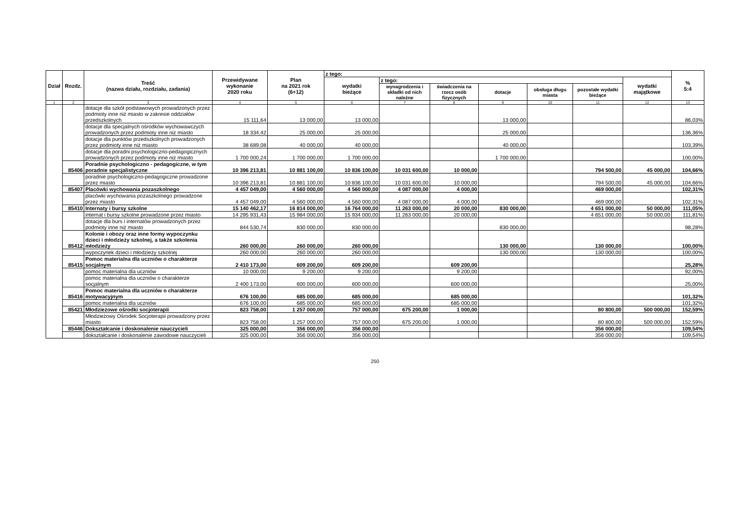| Dział | Rozdz. | Treść (nazwa działu, rozdziału, zadania) | Przewidywane wykonanie 2020 roku | Plan na 2021 rok (6+12) | z tego: | | | | | | | % 5:4 |
| --- | --- | --- | --- | --- | --- | --- | --- | --- | --- | --- | --- | --- |
| | | | | | wydatki bieżące | z tego: | | | | | wydatki majątkowe | |
| | | | | | | wynagrodzenia i składki od nich należne | świadczenia na rzecz osób fizycznych | dotacje | obsługa długu miasta | pozostałe wydatki bieżące | | |
| 1 | 2 | 3 | 4 | 5 | 6 | 7 | 8 | 9 | 10 | 11 | 12 | 13 |
| | | dotacje dla szkół podstawowych prowadzonych przez podmioty inne niż miasto w zakresie oddziałów przedszkolnych | 15 111,64 | 13 000,00 | 13 000,00 | | | 13 000,00 | | | | 86,03% |
| | | dotacje dla specjalnych ośrodków wychowawczych prowadzonych przez podmioty inne niż miasto | 18 334,42 | 25 000,00 | 25 000,00 | | | 25 000,00 | | | | 136,36% |
| | | dotacje dla punktów przedszkolnych prowadzonych przez podmioty inne niż miasto | 38 689,08 | 40 000,00 | 40 000,00 | | | 40 000,00 | | | | 103,39% |
| | | dotacje dla poradni psychologiczno-pedagogicznych prowadzonych przez podmioty inne niż miasto | 1 700 000,24 | 1 700 000,00 | 1 700 000,00 | | | 1 700 000,00 | | | | 100,00% |
| | 85406 | Poradnie psychologiczno - pedagogiczne, w tym poradnie specjalistyczne | 10 396 213,81 | 10 881 100,00 | 10 836 100,00 | 10 031 600,00 | 10 000,00 | | | 794 500,00 | 45 000,00 | 104,66% |
| | | poradnie psychologiczno-pedagogiczne prowadzone przez miasto | 10 396 213,81 | 10 881 100,00 | 10 836 100,00 | 10 031 600,00 | 10 000,00 | | | 794 500,00 | 45 000,00 | 104,66% |
| | 85407 | Placówki wychowania pozaszkolnego | 4 457 049,00 | 4 560 000,00 | 4 560 000,00 | 4 087 000,00 | 4 000,00 | | | 469 000,00 | | 102,31% |
| | | placówki wychowania pozaszkolnego prowadzone przez miasto | 4 457 049,00 | 4 560 000,00 | 4 560 000,00 | 4 087 000,00 | 4 000,00 | | | 469 000,00 | | 102,31% |
| | 85410 | Internaty i bursy szkolne | 15 140 462,17 | 16 814 000,00 | 16 764 000,00 | 11 263 000,00 | 20 000,00 | 830 000,00 | | 4 651 000,00 | 50 000,00 | 111,05% |
| | | internat i bursy szkolne prowadzone przez miasto | 14 295 931,43 | 15 984 000,00 | 15 934 000,00 | 11 263 000,00 | 20 000,00 | | | 4 651 000,00 | 50 000,00 | 111,81% |
| | | dotacje dla burs i internatów prowadzonych przez podmioty inne niż miasto | 844 530,74 | 830 000,00 | 830 000,00 | | | 830 000,00 | | | | 98,28% |
| | 85412 | Kolonie i obozy oraz inne formy wypoczynku dzieci i młodzieży szkolnej, a także szkolenia młodzieży | 260 000,00 | 260 000,00 | 260 000,00 | | | 130 000,00 | | 130 000,00 | | 100,00% |
| | | wypoczynek dzieci i młodzieży szkolnej | 260 000,00 | 260 000,00 | 260 000,00 | | | 130 000,00 | | 130 000,00 | | 100,00% |
| | 85415 | Pomoc materialna dla uczniów o charakterze socjalnym | 2 410 173,00 | 609 200,00 | 609 200,00 | | 609 200,00 | | | | | 25,28% |
| | | pomoc materialna dla uczniów | 10 000,00 | 9 200,00 | 9 200,00 | | 9 200,00 | | | | | 92,00% |
| | | pomoc materialna dla uczniów o charakterze socjalnym | 2 400 173,00 | 600 000,00 | 600 000,00 | | 600 000,00 | | | | | 25,00% |
| | 85416 | Pomoc materialna dla uczniów o charakterze motywacyjnym | 676 100,00 | 685 000,00 | 685 000,00 | | 685 000,00 | | | | | 101,32% |
| | | pomoc materialna dla uczniów | 676 100,00 | 685 000,00 | 685 000,00 | | 685 000,00 | | | | | 101,32% |
| | 85421 | Młodzieżowe ośrodki socjoterapii | 823 758,00 | 1 257 000,00 | 757 000,00 | 675 200,00 | 1 000,00 | | | 80 800,00 | 500 000,00 | 152,59% |
| | | Młodzieżowy Ośrodek Socjoterapii prowadzony przez miasto | 823 758,00 | 1 257 000,00 | 757 000,00 | 675 200,00 | 1 000,00 | | | 80 800,00 | 500 000,00 | 152,59% |
| | 85446 | Dokształcanie i doskonalenie nauczycieli | 325 000,00 | 356 000,00 | 356 000,00 | | | | | 356 000,00 | | 109,54% |
| | | dokształcanie i doskonalenie zawodowe nauczycieli | 325 000,00 | 356 000,00 | 356 000,00 | | | | | 356 000,00 | | 109,54% |
250